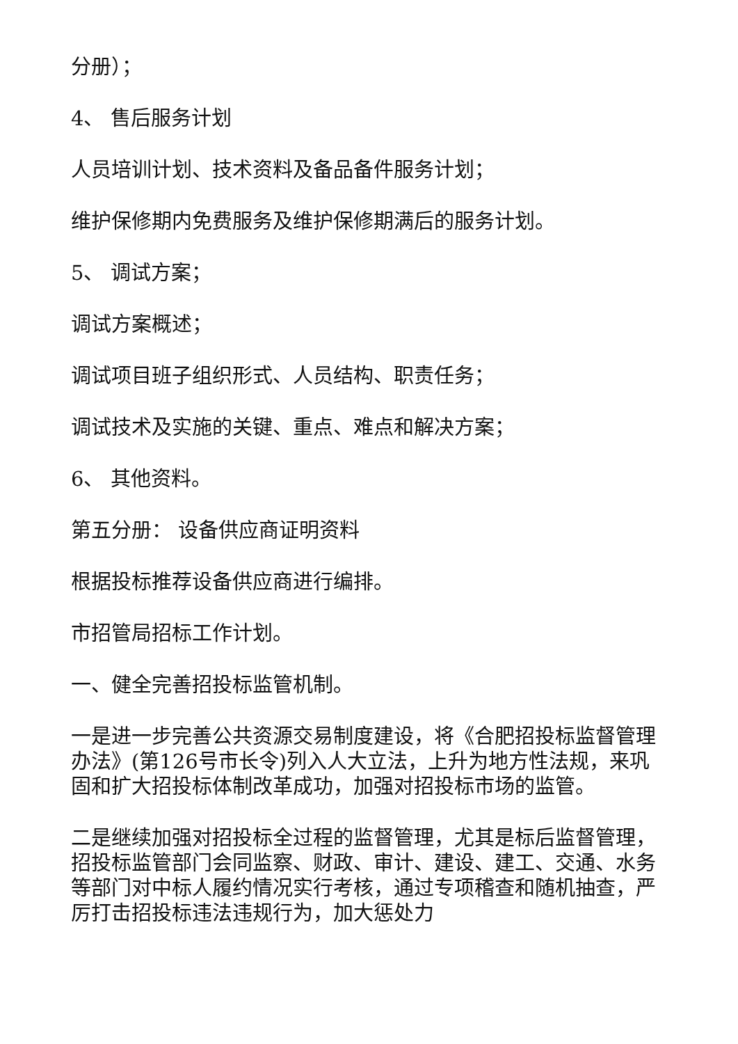分册）；
4、 售后服务计划
人员培训计划、技术资料及备品备件服务计划；
维护保修期内免费服务及维护保修期满后的服务计划。
5、 调试方案；
调试方案概述；
调试项目班子组织形式、人员结构、职责任务；
调试技术及实施的关键、重点、难点和解决方案；
6、 其他资料。
第五分册： 设备供应商证明资料
根据投标推荐设备供应商进行编排。
市招管局招标工作计划。
一、健全完善招投标监管机制。
一是进一步完善公共资源交易制度建设，将《合肥招投标监督管理办法》(第126号市长令)列入人大立法，上升为地方性法规，来巩固和扩大招投标体制改革成功，加强对招投标市场的监管。
二是继续加强对招投标全过程的监督管理，尤其是标后监督管理，招投标监管部门会同监察、财政、审计、建设、建工、交通、水务等部门对中标人履约情况实行考核，通过专项稽查和随机抽查，严厉打击招投标违法违规行为，加大惩处力